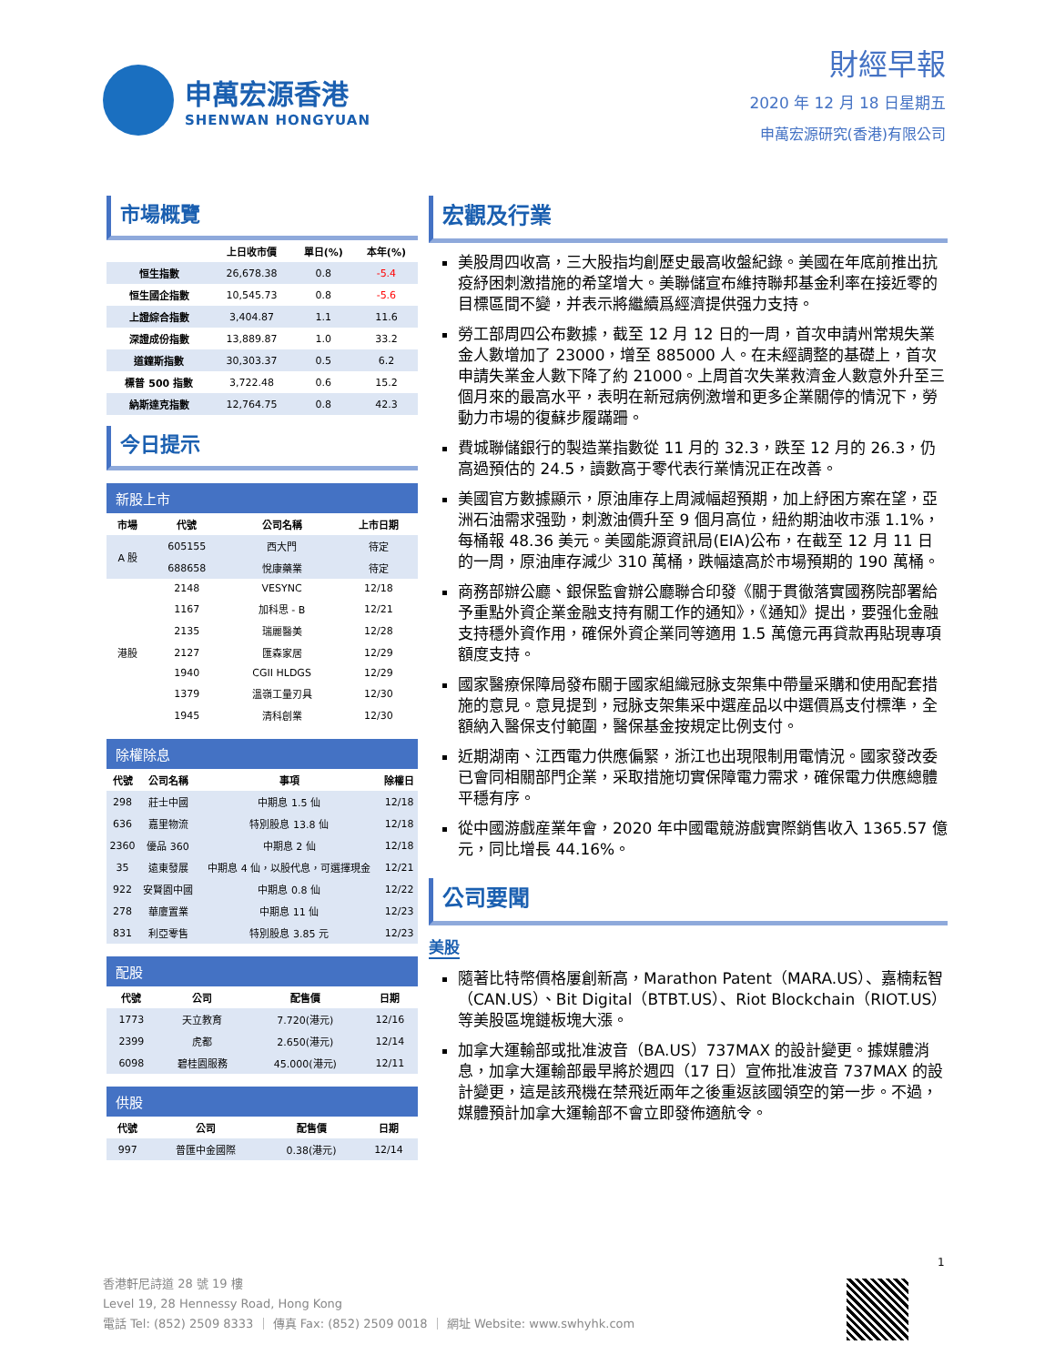申萬宏源香港
SHENWAN HONGYUAN
財經早報
2020 年 12 月 18 日星期五
申萬宏源研究(香港)有限公司
市場概覽
| | 上日收市價 | 單日(%) | 本年(%) |
| --- | --- | --- | --- |
| 恒生指數 | 26,678.38 | 0.8 | -5.4 |
| 恒生國企指數 | 10,545.73 | 0.8 | -5.6 |
| 上證綜合指數 | 3,404.87 | 1.1 | 11.6 |
| 深證成份指數 | 13,889.87 | 1.0 | 33.2 |
| 道鐘斯指數 | 30,303.37 | 0.5 | 6.2 |
| 標普 500 指數 | 3,722.48 | 0.6 | 15.2 |
| 納斯達克指數 | 12,764.75 | 0.8 | 42.3 |
今日提示
新股上市
| 市場 | 代號 | 公司名稱 | 上市日期 |
| --- | --- | --- | --- |
| A 股 | 605155 | 西大門 | 待定 |
| | 688658 | 悅康藥業 | 待定 |
| 港股 | 2148 | VESYNC | 12/18 |
| | 1167 | 加科思 - B | 12/21 |
| | 2135 | 瑞麗醫美 | 12/28 |
| | 2127 | 匯森家居 | 12/29 |
| | 1940 | CGII HLDGS | 12/29 |
| | 1379 | 溫嶺工量刃具 | 12/30 |
| | 1945 | 清科創業 | 12/30 |
除權除息
| 代號 | 公司名稱 | 事項 | 除權日 |
| --- | --- | --- | --- |
| 298 | 莊士中國 | 中期息 1.5 仙 | 12/18 |
| 636 | 嘉里物流 | 特別股息 13.8 仙 | 12/18 |
| 2360 | 優品 360 | 中期息 2 仙 | 12/18 |
| 35 | 遠東發展 | 中期息 4 仙，以股代息，可選擇現金 | 12/21 |
| 922 | 安賢園中國 | 中期息 0.8 仙 | 12/22 |
| 278 | 華廈置業 | 中期息 11 仙 | 12/23 |
| 831 | 利亞零售 | 特別股息 3.85 元 | 12/23 |
配股
| 代號 | 公司 | 配售價 | 日期 |
| --- | --- | --- | --- |
| 1773 | 天立教育 | 7.720(港元) | 12/16 |
| 2399 | 虎都 | 2.650(港元) | 12/14 |
| 6098 | 碧桂園服務 | 45.000(港元) | 12/11 |
供股
| 代號 | 公司 | 配售價 | 日期 |
| --- | --- | --- | --- |
| 997 | 普匯中金國際 | 0.38(港元) | 12/14 |
宏觀及行業
美股周四收高，三大股指均創歷史最高收盤紀錄。美國在年底前推出抗疫紓困刺激措施的希望增大。美聯儲宣布維持聯邦基金利率在接近零的目標區間不變，并表示將繼續爲經濟提供强力支持。
勞工部周四公布數據，截至 12 月 12 日的一周，首次申請州常規失業金人數增加了 23000，增至 885000 人。在未經調整的基礎上，首次申請失業金人數下降了約 21000。上周首次失業救濟金人數意外升至三個月來的最高水平，表明在新冠病例激增和更多企業關停的情況下，勞動力市場的復蘇步履蹣跚。
費城聯儲銀行的製造業指數從 11 月的 32.3，跌至 12 月的 26.3，仍高過預估的 24.5，讀數高于零代表行業情況正在改善。
美國官方數據顯示，原油庫存上周減幅超預期，加上紓困方案在望，亞洲石油需求强勁，刺激油價升至 9 個月高位，紐約期油收市漲 1.1%，每桶報 48.36 美元。美國能源資訊局(EIA)公布，在截至 12 月 11 日的一周，原油庫存減少 310 萬桶，跌幅遠高於市場預期的 190 萬桶。
商務部辦公廳、銀保監會辦公廳聯合印發《關于貫徹落實國務院部署給予重點外資企業金融支持有關工作的通知》，《通知》提出，要强化金融支持穩外資作用，確保外資企業同等適用 1.5 萬億元再貸款再貼現專項額度支持。
國家醫療保障局發布關于國家組織冠脉支架集中帶量采購和使用配套措施的意見。意見提到，冠脉支架集采中選産品以中選價爲支付標準，全額納入醫保支付範圍，醫保基金按規定比例支付。
近期湖南、江西電力供應偏緊，浙江也出現限制用電情況。國家發改委已會同相關部門企業，采取措施切實保障電力需求，確保電力供應總體平穩有序。
從中國游戲産業年會，2020 年中國電競游戲實際銷售收入 1365.57 億元，同比增長 44.16%。
公司要聞
美股
隨著比特幣價格屢創新高，Marathon Patent（MARA.US）、嘉楠耘智（CAN.US）、Bit Digital（BTBT.US）、Riot Blockchain（RIOT.US）等美股區塊鏈板塊大漲。
加拿大運輸部或批准波音（BA.US）737MAX 的設計變更。據媒體消息，加拿大運輸部最早將於週四（17 日）宣佈批准波音 737MAX 的設計變更，這是該飛機在禁飛近兩年之後重返該國領空的第一步。不過，媒體預計加拿大運輸部不會立即發佈適航令。
1
香港軒尼詩道 28 號 19 樓
Level 19, 28 Hennessy Road, Hong Kong
電話 Tel: (852) 2509 8333 ｜ 傳真 Fax: (852) 2509 0018 ｜ 網址 Website: www.swhyhk.com